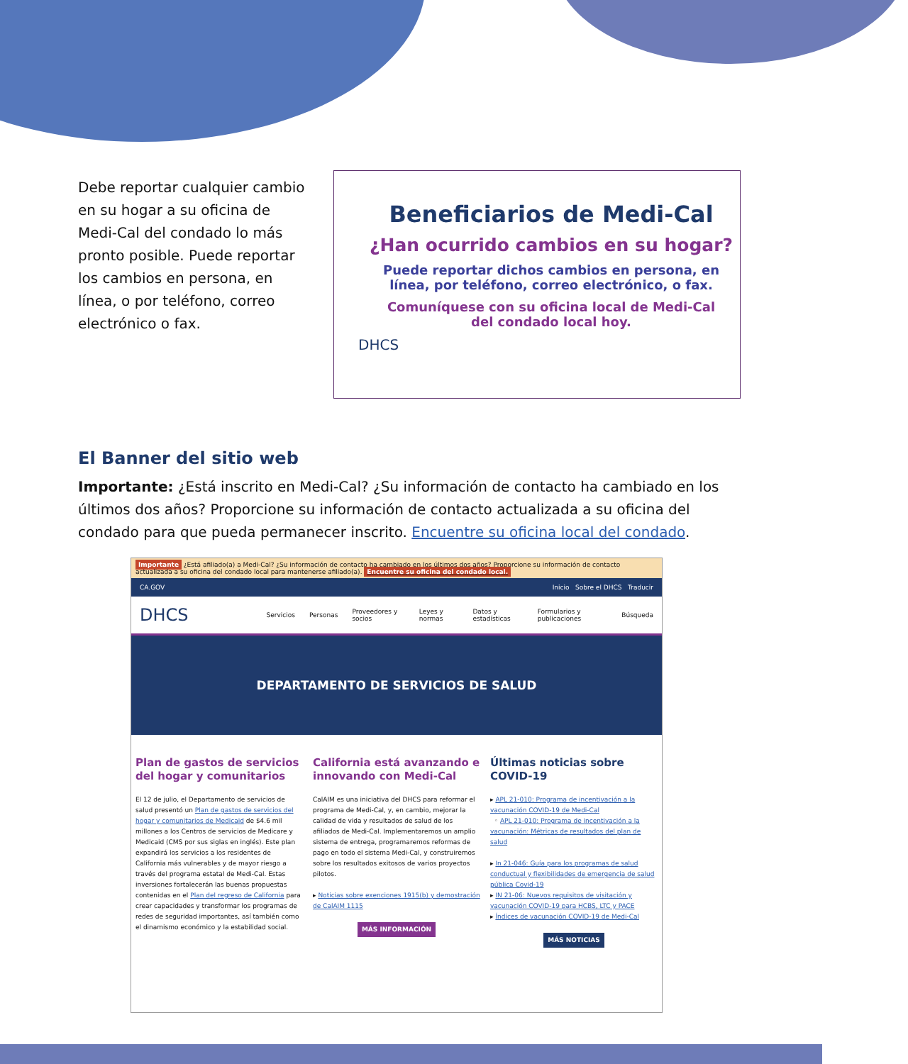Debe reportar cualquier cambio en su hogar a su oficina de Medi-Cal del condado lo más pronto posible. Puede reportar los cambios en persona, en línea, o por teléfono, correo electrónico o fax.
Beneficiarios de Medi-Cal
¿Han ocurrido cambios en su hogar?
Puede reportar dichos cambios en persona, en línea, por teléfono, correo electrónico, o fax.
Comuníquese con su oficina local de Medi-Cal del condado local hoy.
DHCS
El Banner del sitio web
Importante: ¿Está inscrito en Medi-Cal? ¿Su información de contacto ha cambiado en los últimos dos años? Proporcione su información de contacto actualizada a su oficina del condado para que pueda permanecer inscrito. Encuentre su oficina local del condado.
Importante ¿Está afiliado(a) a Medi-Cal? ¿Su información de contacto ha cambiado en los últimos dos años? Proporcione su información de contacto actualizada a su oficina del condado local para mantenerse afiliado(a). Encuentre su oficina del condado local.
CA.GOV Inicio Sobre el DHCS Traducir
DHCS Servicios Personas Proveedores y socios Leyes y normas Datos y estadísticas Formularios y publicaciones Búsqueda
DEPARTAMENTO DE SERVICIOS DE SALUD
Plan de gastos de servicios del hogar y comunitarios
El 12 de julio, el Departamento de servicios de salud presentó un Plan de gastos de servicios del hogar y comunitarios de Medicaid de $4.6 mil millones a los Centros de servicios de Medicare y Medicaid (CMS por sus siglas en inglés). Este plan expandirá los servicios a los residentes de California más vulnerables y de mayor riesgo a través del programa estatal de Medi-Cal. Estas inversiones fortalecerán las buenas propuestas contenidas en el Plan del regreso de California para crear capacidades y transformar los programas de redes de seguridad importantes, así también como el dinamismo económico y la estabilidad social.
California está avanzando e innovando con Medi-Cal
CalAIM es una iniciativa del DHCS para reformar el programa de Medi-Cal, y, en cambio, mejorar la calidad de vida y resultados de salud de los afiliados de Medi-Cal. Implementaremos un amplio sistema de entrega, programaremos reformas de pago en todo el sistema Medi-Cal, y construiremos sobre los resultados exitosos de varios proyectos pilotos.
▸ Noticias sobre exenciones 1915(b) y demostración de CalAIM 1115
MÁS INFORMACIÓN
Últimas noticias sobre COVID-19
▸ APL 21-010: Programa de incentivación a la vacunación COVID-19 de Medi-Cal
◦ APL 21-010: Programa de incentivación a la vacunación: Métricas de resultados del plan de salud
▸ In 21-046: Guía para los programas de salud conductual y flexibilidades de emergencia de salud pública Covid-19
▸ IN 21-06: Nuevos requisitos de visitación y vacunación COVID-19 para HCBS, LTC y PACE
▸ Índices de vacunación COVID-19 de Medi-Cal
MÁS NOTICIAS